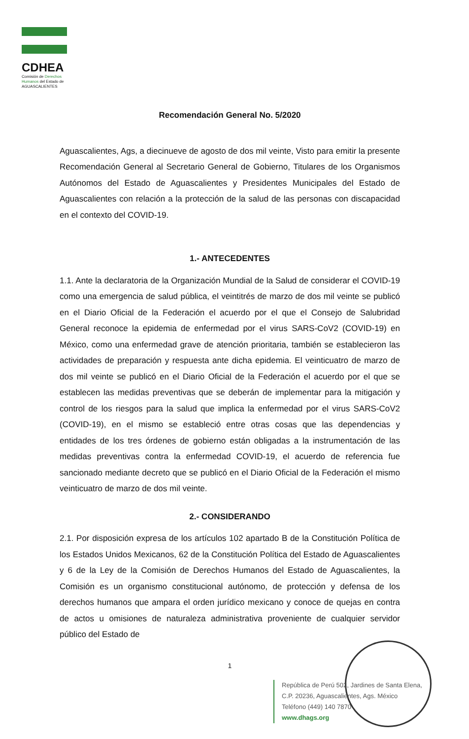CDHEA
Comisión de Derechos Humanos del Estado de AGUASCALIENTES
Recomendación General No. 5/2020
Aguascalientes, Ags, a diecinueve de agosto de dos mil veinte, Visto para emitir la presente Recomendación General al Secretario General de Gobierno, Titulares de los Organismos Autónomos del Estado de Aguascalientes y Presidentes Municipales del Estado de Aguascalientes con relación a la protección de la salud de las personas con discapacidad en el contexto del COVID-19.
1.- ANTECEDENTES
1.1. Ante la declaratoria de la Organización Mundial de la Salud de considerar el COVID-19 como una emergencia de salud pública, el veintitrés de marzo de dos mil veinte se publicó en el Diario Oficial de la Federación el acuerdo por el que el Consejo de Salubridad General reconoce la epidemia de enfermedad por el virus SARS-CoV2 (COVID-19) en México, como una enfermedad grave de atención prioritaria, también se establecieron las actividades de preparación y respuesta ante dicha epidemia. El veinticuatro de marzo de dos mil veinte se publicó en el Diario Oficial de la Federación el acuerdo por el que se establecen las medidas preventivas que se deberán de implementar para la mitigación y control de los riesgos para la salud que implica la enfermedad por el virus SARS-CoV2 (COVID-19), en el mismo se estableció entre otras cosas que las dependencias y entidades de los tres órdenes de gobierno están obligadas a la instrumentación de las medidas preventivas contra la enfermedad COVID-19, el acuerdo de referencia fue sancionado mediante decreto que se publicó en el Diario Oficial de la Federación el mismo veinticuatro de marzo de dos mil veinte.
2.- CONSIDERANDO
2.1. Por disposición expresa de los artículos 102 apartado B de la Constitución Política de los Estados Unidos Mexicanos, 62 de la Constitución Política del Estado de Aguascalientes y 6 de la Ley de la Comisión de Derechos Humanos del Estado de Aguascalientes, la Comisión es un organismo constitucional autónomo, de protección y defensa de los derechos humanos que ampara el orden jurídico mexicano y conoce de quejas en contra de actos u omisiones de naturaleza administrativa proveniente de cualquier servidor público del Estado de
1
República de Perú 502, Jardines de Santa Elena,
C.P. 20236, Aguascalientes, Ags. México
Teléfono (449) 140 7870
www.dhags.org